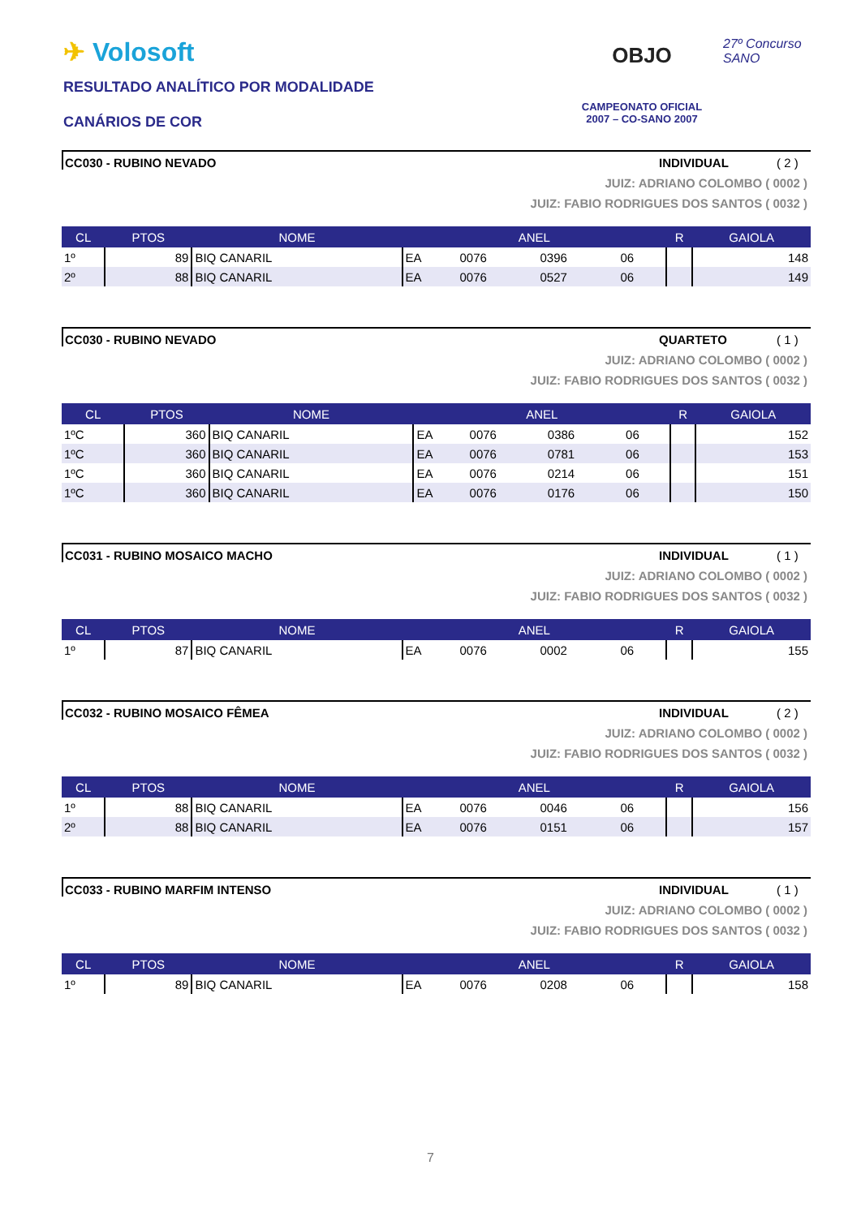✈ Volosoft
RESULTADO ANALÍTICO POR MODALIDADE
CANÁRIOS DE COR
OBJO
CAMPEONATO OFICIAL
2007 – CO-SANO 2007
27º Concurso SANO
CC030 - RUBINO NEVADO INDIVIDUAL ( 2 )
JUIZ: ADRIANO COLOMBO ( 0002 )
JUIZ: FABIO RODRIGUES DOS SANTOS ( 0032 )
| CL | PTOS | NOME | ANEL | | | | R | GAIOLA |
| --- | --- | --- | --- | --- | --- | --- | --- | --- |
| 1º | 89 | BIQ CANARIL | EA | 0076 | 0396 | 06 | | 148 |
| 2º | 88 | BIQ CANARIL | EA | 0076 | 0527 | 06 | | 149 |
CC030 - RUBINO NEVADO QUARTETO ( 1 )
JUIZ: ADRIANO COLOMBO ( 0002 )
JUIZ: FABIO RODRIGUES DOS SANTOS ( 0032 )
| CL | PTOS | NOME | ANEL | | | | R | GAIOLA |
| --- | --- | --- | --- | --- | --- | --- | --- | --- |
| 1ºC | 360 | BIQ CANARIL | EA | 0076 | 0386 | 06 | | 152 |
| 1ºC | 360 | BIQ CANARIL | EA | 0076 | 0781 | 06 | | 153 |
| 1ºC | 360 | BIQ CANARIL | EA | 0076 | 0214 | 06 | | 151 |
| 1ºC | 360 | BIQ CANARIL | EA | 0076 | 0176 | 06 | | 150 |
CC031 - RUBINO MOSAICO MACHO INDIVIDUAL ( 1 )
JUIZ: ADRIANO COLOMBO ( 0002 )
JUIZ: FABIO RODRIGUES DOS SANTOS ( 0032 )
| CL | PTOS | NOME | ANEL | | | | R | GAIOLA |
| --- | --- | --- | --- | --- | --- | --- | --- | --- |
| 1º | 87 | BIQ CANARIL | EA | 0076 | 0002 | 06 | | 155 |
CC032 - RUBINO MOSAICO FÊMEA INDIVIDUAL ( 2 )
JUIZ: ADRIANO COLOMBO ( 0002 )
JUIZ: FABIO RODRIGUES DOS SANTOS ( 0032 )
| CL | PTOS | NOME | ANEL | | | | R | GAIOLA |
| --- | --- | --- | --- | --- | --- | --- | --- | --- |
| 1º | 88 | BIQ CANARIL | EA | 0076 | 0046 | 06 | | 156 |
| 2º | 88 | BIQ CANARIL | EA | 0076 | 0151 | 06 | | 157 |
CC033 - RUBINO MARFIM INTENSO INDIVIDUAL ( 1 )
JUIZ: ADRIANO COLOMBO ( 0002 )
JUIZ: FABIO RODRIGUES DOS SANTOS ( 0032 )
| CL | PTOS | NOME | ANEL | | | | R | GAIOLA |
| --- | --- | --- | --- | --- | --- | --- | --- | --- |
| 1º | 89 | BIQ CANARIL | EA | 0076 | 0208 | 06 | | 158 |
7